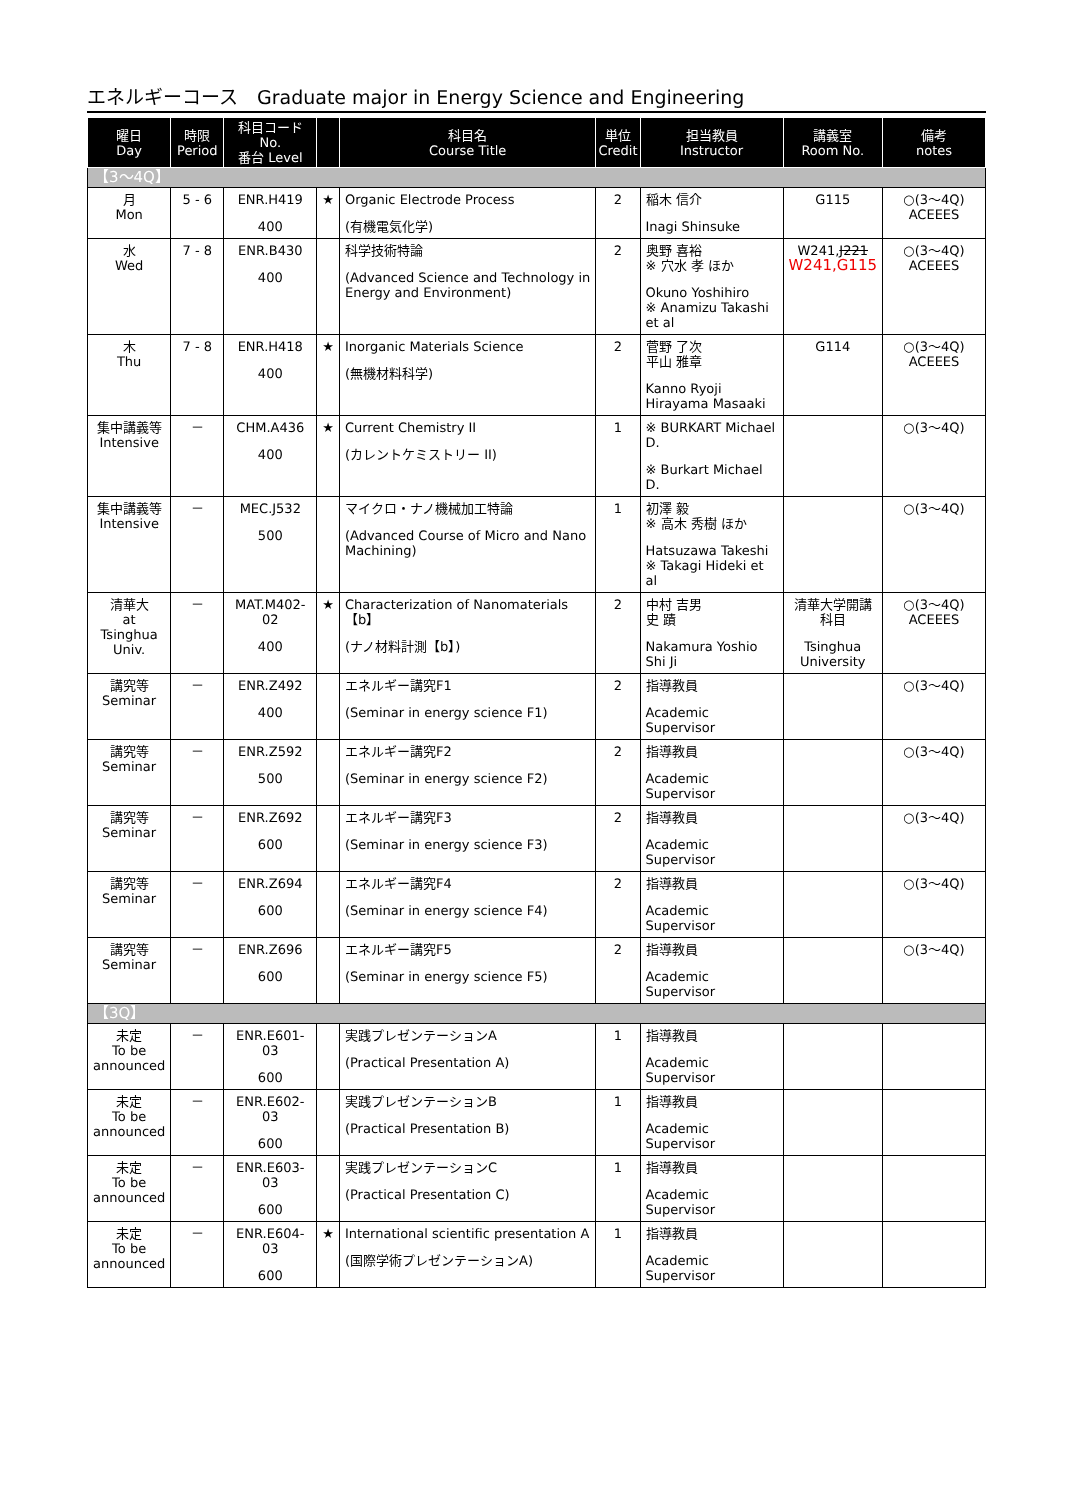エネルギーコース　Graduate major in Energy Science and Engineering
| 曜日 Day | 時限 Period | 科目コード No. 番台 Level | | 科目名 Course Title | 単位 Credit | 担当教員 Instructor | 講義室 Room No. | 備考 notes |
| --- | --- | --- | --- | --- | --- | --- | --- | --- |
| 【3～4Q】 | | | | | | | | |
| 月 Mon | 5 - 6 | ENR.H419 400 | ★ | Organic Electrode Process (有機電気化学) | 2 | 稲木 信介 Inagi Shinsuke | G115 | ○(3～4Q) ACEEES |
| 水 Wed | 7 - 8 | ENR.B430 400 | | 科学技術特論 (Advanced Science and Technology in Energy and Environment) | 2 | 奥野 喜裕 ※ 穴水 孝 ほか Okuno Yoshihiro ※ Anamizu Takashi et al | W241, J221 W241,G115 | ○(3～4Q) ACEEES |
| 木 Thu | 7 - 8 | ENR.H418 400 | ★ | Inorganic Materials Science (無機材料科学) | 2 | 菅野 了次 平山 雅章 Kanno Ryoji Hirayama Masaaki | G114 | ○(3～4Q) ACEEES |
| 集中講義等 Intensive | － | CHM.A436 400 | ★ | Current Chemistry II (カレントケミストリー II) | 1 | ※ BURKART Michael D. ※ Burkart Michael D. | | ○(3～4Q) |
| 集中講義等 Intensive | － | MEC.J532 500 | | マイクロ・ナノ機械加工特論 (Advanced Course of Micro and Nano Machining) | 1 | 初澤 毅 ※ 高木 秀樹 ほか Hatsuzawa Takeshi ※ Takagi Hideki et al | | ○(3～4Q) |
| 清華大 at Tsinghua Univ. | － | MAT.M402-02 400 | ★ | Characterization of Nanomaterials【b】 (ナノ材料計測【b】) | 2 | 中村 吉男 史 蹟 Nakamura Yoshio Shi Ji | 清華大学開講科目 Tsinghua University | ○(3～4Q) ACEEES |
| 講究等 Seminar | － | ENR.Z492 400 | | エネルギー講究F1 (Seminar in energy science F1) | 2 | 指導教員 Academic Supervisor | | ○(3～4Q) |
| 講究等 Seminar | － | ENR.Z592 500 | | エネルギー講究F2 (Seminar in energy science F2) | 2 | 指導教員 Academic Supervisor | | ○(3～4Q) |
| 講究等 Seminar | － | ENR.Z692 600 | | エネルギー講究F3 (Seminar in energy science F3) | 2 | 指導教員 Academic Supervisor | | ○(3～4Q) |
| 講究等 Seminar | － | ENR.Z694 600 | | エネルギー講究F4 (Seminar in energy science F4) | 2 | 指導教員 Academic Supervisor | | ○(3～4Q) |
| 講究等 Seminar | － | ENR.Z696 600 | | エネルギー講究F5 (Seminar in energy science F5) | 2 | 指導教員 Academic Supervisor | | ○(3～4Q) |
| 【3Q】 | | | | | | | | |
| 未定 To be announced | － | ENR.E601-03 600 | | 実践プレゼンテーションA (Practical Presentation A) | 1 | 指導教員 Academic Supervisor | | |
| 未定 To be announced | － | ENR.E602-03 600 | | 実践プレゼンテーションB (Practical Presentation B) | 1 | 指導教員 Academic Supervisor | | |
| 未定 To be announced | － | ENR.E603-03 600 | | 実践プレゼンテーションC (Practical Presentation C) | 1 | 指導教員 Academic Supervisor | | |
| 未定 To be announced | － | ENR.E604-03 600 | ★ | International scientific presentation A (国際学術プレゼンテーションA) | 1 | 指導教員 Academic Supervisor | | |